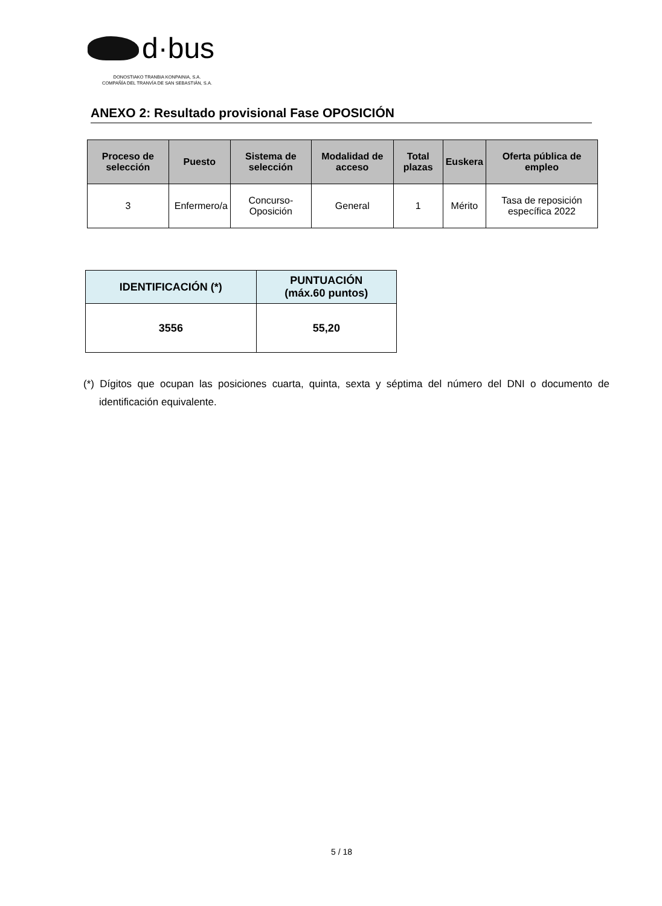d·bus
DONOSTIAKO TRANBIA KONPAINIA, S.A.
COMPAÑÍA DEL TRANVÍA DE SAN SEBASTIÁN, S.A.
ANEXO 2: Resultado provisional Fase OPOSICIÓN
| Proceso de selección | Puesto | Sistema de selección | Modalidad de acceso | Total plazas | Euskera | Oferta pública de empleo |
| --- | --- | --- | --- | --- | --- | --- |
| 3 | Enfermero/a | Concurso-Oposición | General | 1 | Mérito | Tasa de reposición específica 2022 |
| IDENTIFICACIÓN (*) | PUNTUACIÓN (máx.60 puntos) |
| --- | --- |
| 3556 | 55,20 |
(*) Dígitos que ocupan las posiciones cuarta, quinta, sexta y séptima del número del DNI o documento de identificación equivalente.
5 / 18